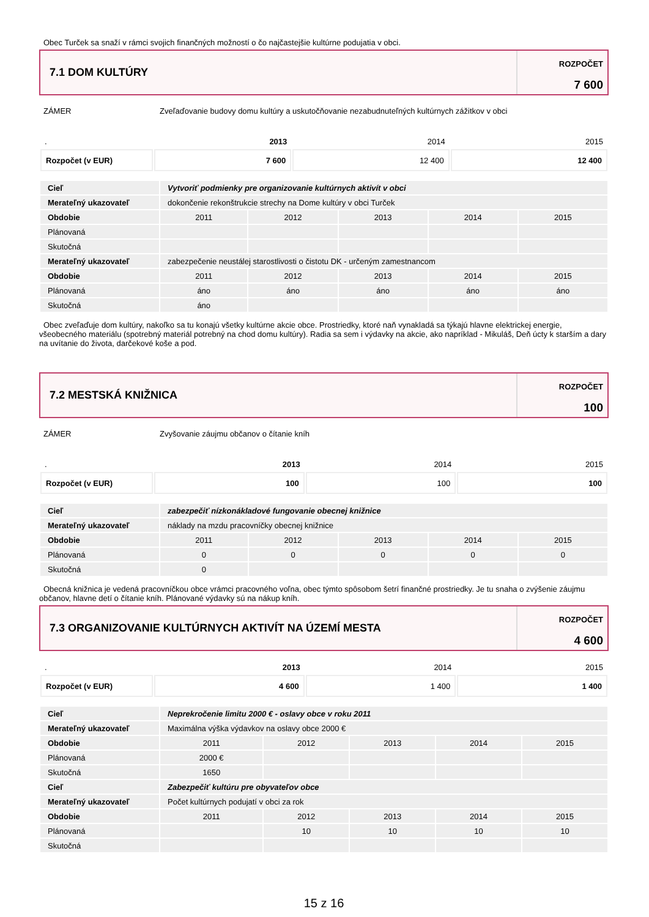Obec Turček sa snaží v rámci svojich finančných možností o čo najčastejšie kultúrne podujatia v obci.
7.1 DOM KULTÚRY
ROZPOČET
7 600
ZÁMER Zveľaďovanie budovy domu kultúry a uskutočňovanie nezabudnuteľných kultúrnych zážitkov v obci
| . | 2013 | 2014 | 2015 |
| Rozpočet (v EUR) | 7 600 | 12 400 | 12 400 |
| Cieľ | Vytvoriť podmienky pre organizovanie kultúrnych aktivít v obci | | | | |
| Merateľný ukazovateľ | dokončenie rekonštrukcie strechy na Dome kultúry v obci Turček | | | | |
| Obdobie | 2011 | 2012 | 2013 | 2014 | 2015 |
| Plánovaná | | | | | |
| Skutočná | | | | | |
| Merateľný ukazovateľ | zabezpečenie neustálej starostlivosti o čistotu DK - určeným zamestnancom | | | | |
| Obdobie | 2011 | 2012 | 2013 | 2014 | 2015 |
| Plánovaná | áno | áno | áno | áno | áno |
| Skutočná | áno | | | | |
Obec zveľaďuje dom kultúry, nakoľko sa tu konajú všetky kultúrne akcie obce. Prostriedky, ktoré naň vynakladá sa týkajú hlavne elektrickej energie, všeobecného materiálu (spotrebný materiál potrebný na chod domu kultúry). Radia sa sem i výdavky na akcie, ako napríklad - Mikuláš, Deň úcty k starším a dary na uvítanie do života, darčekové koše a pod.
7.2 MESTSKÁ KNIŽNICA
ROZPOČET
100
ZÁMER Zvyšovanie záujmu občanov o čítanie kníh
| . | 2013 | 2014 | 2015 |
| Rozpočet (v EUR) | 100 | 100 | 100 |
| Cieľ | zabezpečiť nízkonákladové fungovanie obecnej knižnice | | | | |
| Merateľný ukazovateľ | náklady na mzdu pracovníčky obecnej knižnice | | | | |
| Obdobie | 2011 | 2012 | 2013 | 2014 | 2015 |
| Plánovaná | 0 | 0 | 0 | 0 | 0 |
| Skutočná | 0 | | | | |
Obecná knižnica je vedená pracovníčkou obce vrámci pracovného voľna, obec týmto spôsobom šetrí finančné prostriedky. Je tu snaha o zvýšenie záujmu občanov, hlavne detí o čítanie kníh. Plánované výdavky sú na nákup kníh.
7.3 ORGANIZOVANIE KULTÚRNYCH AKTIVÍT NA ÚZEMÍ MESTA
ROZPOČET
4 600
| . | 2013 | 2014 | 2015 |
| Rozpočet (v EUR) | 4 600 | 1 400 | 1 400 |
| Cieľ | Neprekročenie limitu 2000 € - oslavy obce v roku 2011 | | | | |
| Merateľný ukazovateľ | Maximálna výška výdavkov na oslavy obce 2000 € | | | | |
| Obdobie | 2011 | 2012 | 2013 | 2014 | 2015 |
| Plánovaná | 2000 € | | | | |
| Skutočná | 1650 | | | | |
| Cieľ | Zabezpečiť kultúru pre obyvateľov obce | | | | |
| Merateľný ukazovateľ | Počet kultúrnych podujatí v obci za rok | | | | |
| Obdobie | 2011 | 2012 | 2013 | 2014 | 2015 |
| Plánovaná | | 10 | 10 | 10 | 10 |
| Skutočná | | | | | |
15 z 16